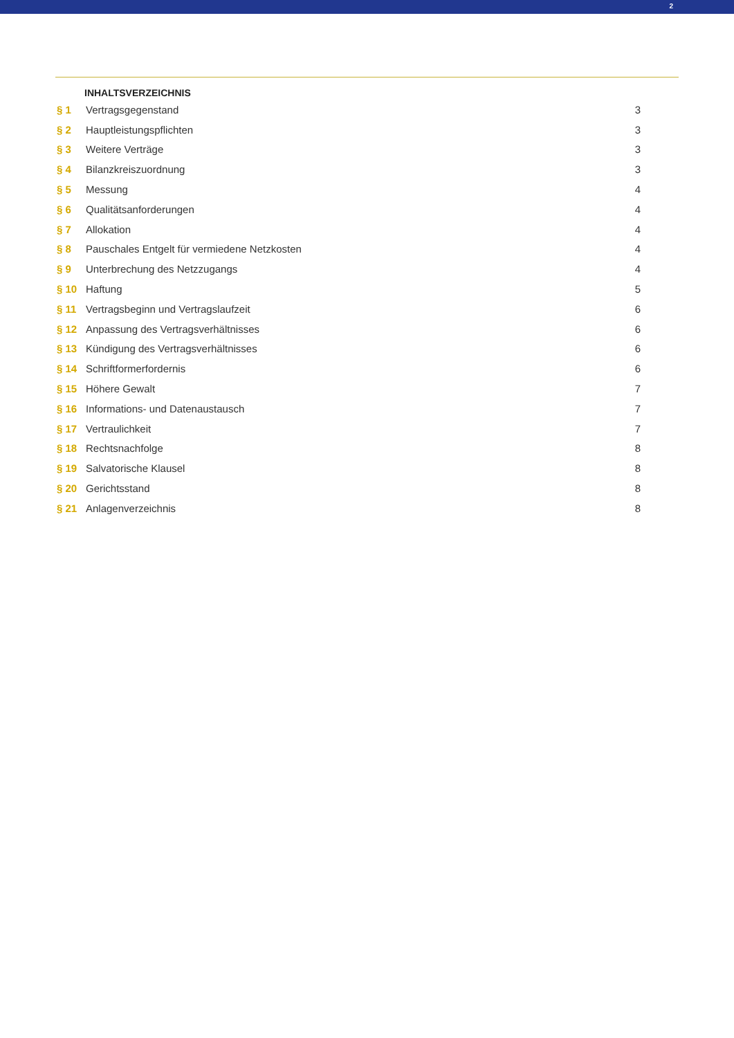2
INHALTSVERZEICHNIS
| § 1 | Vertragsgegenstand | 3 |
| § 2 | Hauptleistungspflichten | 3 |
| § 3 | Weitere Verträge | 3 |
| § 4 | Bilanzkreiszuordnung | 3 |
| § 5 | Messung | 4 |
| § 6 | Qualitätsanforderungen | 4 |
| § 7 | Allokation | 4 |
| § 8 | Pauschales Entgelt für vermiedene Netzkosten | 4 |
| § 9 | Unterbrechung des Netzzugangs | 4 |
| § 10 | Haftung | 5 |
| § 11 | Vertragsbeginn und Vertragslaufzeit | 6 |
| § 12 | Anpassung des Vertragsverhältnisses | 6 |
| § 13 | Kündigung des Vertragsverhältnisses | 6 |
| § 14 | Schriftformerfordernis | 6 |
| § 15 | Höhere Gewalt | 7 |
| § 16 | Informations- und Datenaustausch | 7 |
| § 17 | Vertraulichkeit | 7 |
| § 18 | Rechtsnachfolge | 8 |
| § 19 | Salvatorische Klausel | 8 |
| § 20 | Gerichtsstand | 8 |
| § 21 | Anlagenverzeichnis | 8 |